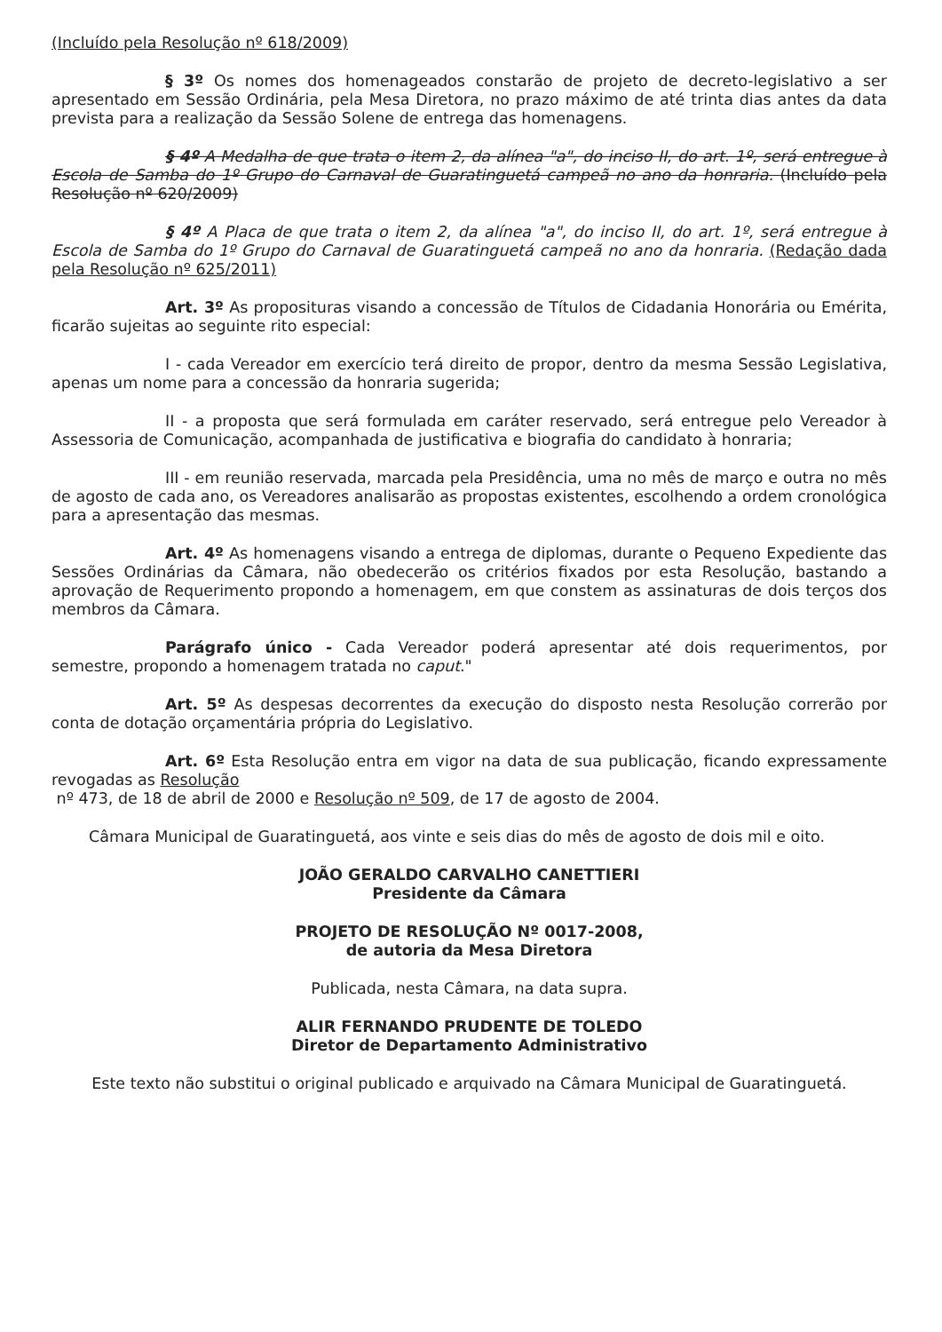(Incluído pela Resolução nº 618/2009)
§ 3º Os nomes dos homenageados constarão de projeto de decreto-legislativo a ser apresentado em Sessão Ordinária, pela Mesa Diretora, no prazo máximo de até trinta dias antes da data prevista para a realização da Sessão Solene de entrega das homenagens.
§ 4º A Medalha de que trata o item 2, da alínea "a", do inciso II, do art. 1º, será entregue à Escola de Samba do 1º Grupo do Carnaval de Guaratinguetá campeã no ano da honraria. (Incluído pela Resolução nº 620/2009)
§ 4º A Placa de que trata o item 2, da alínea "a", do inciso II, do art. 1º, será entregue à Escola de Samba do 1º Grupo do Carnaval de Guaratinguetá campeã no ano da honraria. (Redação dada pela Resolução nº 625/2011)
Art. 3º As proposituras visando a concessão de Títulos de Cidadania Honorária ou Emérita, ficarão sujeitas ao seguinte rito especial:
I - cada Vereador em exercício terá direito de propor, dentro da mesma Sessão Legislativa, apenas um nome para a concessão da honraria sugerida;
II - a proposta que será formulada em caráter reservado, será entregue pelo Vereador à Assessoria de Comunicação, acompanhada de justificativa e biografia do candidato à honraria;
III - em reunião reservada, marcada pela Presidência, uma no mês de março e outra no mês de agosto de cada ano, os Vereadores analisarão as propostas existentes, escolhendo a ordem cronológica para a apresentação das mesmas.
Art. 4º As homenagens visando a entrega de diplomas, durante o Pequeno Expediente das Sessões Ordinárias da Câmara, não obedecerão os critérios fixados por esta Resolução, bastando a aprovação de Requerimento propondo a homenagem, em que constem as assinaturas de dois terços dos membros da Câmara.
Parágrafo único - Cada Vereador poderá apresentar até dois requerimentos, por semestre, propondo a homenagem tratada no caput."
Art. 5º As despesas decorrentes da execução do disposto nesta Resolução correrão por conta de dotação orçamentária própria do Legislativo.
Art. 6º Esta Resolução entra em vigor na data de sua publicação, ficando expressamente revogadas as Resolução
nº 473, de 18 de abril de 2000 e Resolução nº 509, de 17 de agosto de 2004.
Câmara Municipal de Guaratinguetá, aos vinte e seis dias do mês de agosto de dois mil e oito.
JOÃO GERALDO CARVALHO CANETTIERI
Presidente da Câmara
PROJETO DE RESOLUÇÃO Nº 0017-2008,
de autoria da Mesa Diretora
Publicada, nesta Câmara, na data supra.
ALIR FERNANDO PRUDENTE DE TOLEDO
Diretor de Departamento Administrativo
Este texto não substitui o original publicado e arquivado na Câmara Municipal de Guaratinguetá.